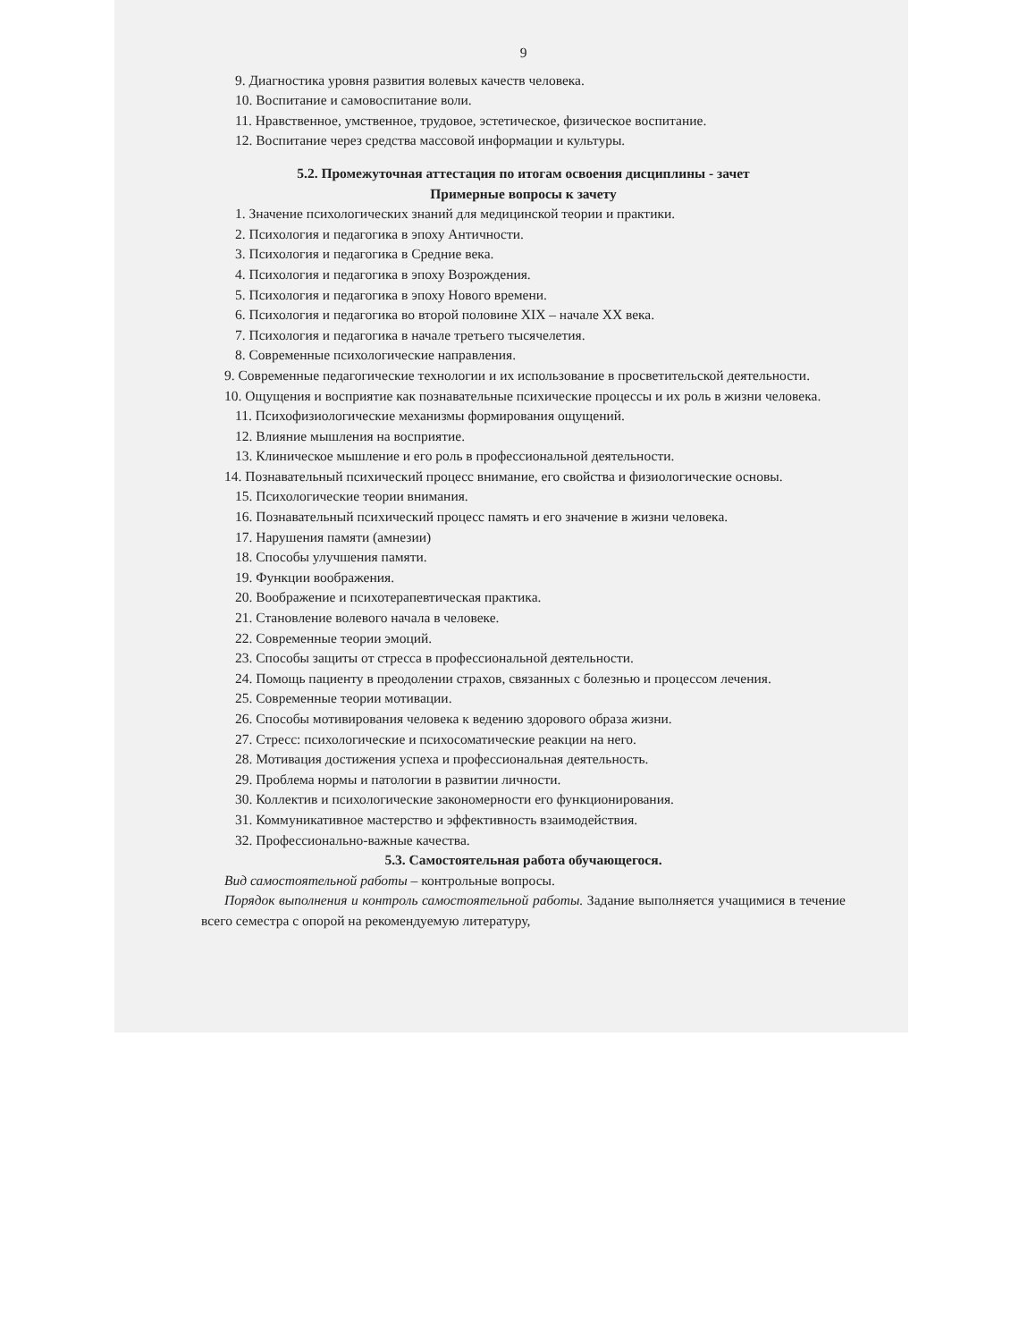9
9. Диагностика уровня развития волевых качеств человека.
10. Воспитание и самовоспитание воли.
11. Нравственное, умственное, трудовое, эстетическое, физическое воспитание.
12. Воспитание через средства массовой информации и культуры.
5.2. Промежуточная аттестация по итогам освоения дисциплины - зачет
Примерные вопросы к зачету
1. Значение психологических знаний для медицинской теории и практики.
2. Психология и педагогика в эпоху Античности.
3. Психология и педагогика в Средние века.
4. Психология и педагогика в эпоху Возрождения.
5. Психология и педагогика в эпоху Нового времени.
6. Психология и педагогика во второй половине XIX – начале XX века.
7. Психология и педагогика в начале третьего тысячелетия.
8. Современные психологические направления.
9. Современные педагогические технологии и их использование в просветительской деятельности.
10. Ощущения и восприятие как познавательные психические процессы и их роль в жизни человека.
11. Психофизиологические механизмы формирования ощущений.
12. Влияние мышления на восприятие.
13. Клиническое мышление и его роль в профессиональной деятельности.
14. Познавательный психический процесс внимание, его свойства и физиологические основы.
15. Психологические теории внимания.
16. Познавательный психический процесс память и его значение в жизни человека.
17. Нарушения памяти (амнезии)
18. Способы улучшения памяти.
19. Функции воображения.
20. Воображение и психотерапевтическая практика.
21. Становление волевого начала в человеке.
22. Современные теории эмоций.
23. Способы защиты от стресса в профессиональной деятельности.
24. Помощь пациенту в преодолении страхов, связанных с болезнью и процессом лечения.
25. Современные теории мотивации.
26. Способы мотивирования человека к ведению здорового образа жизни.
27. Стресс: психологические и психосоматические реакции на него.
28. Мотивация достижения успеха и профессиональная деятельность.
29. Проблема нормы и патологии в развитии личности.
30. Коллектив и психологические закономерности его функционирования.
31. Коммуникативное мастерство и эффективность взаимодействия.
32. Профессионально-важные качества.
5.3. Самостоятельная работа обучающегося.
Вид самостоятельной работы – контрольные вопросы.
Порядок выполнения и контроль самостоятельной работы. Задание выполняется учащимися в течение всего семестра с опорой на рекомендуемую литературу,